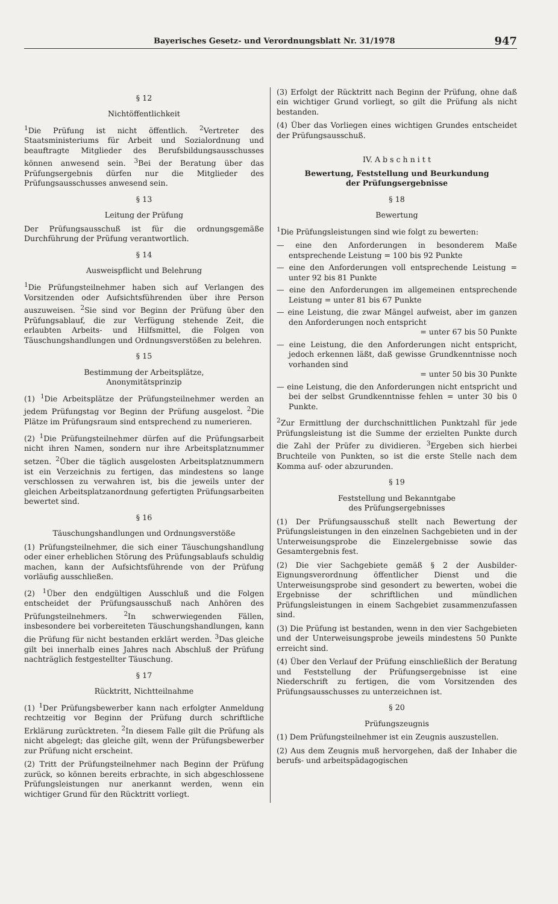Bayerisches Gesetz- und Verordnungsblatt Nr. 31/1978 947
§ 12
Nichtöffentlichkeit
<sup>1</sup> Die Prüfung ist nicht öffentlich. <sup>2</sup>Vertreter des Staatsministeriums für Arbeit und Sozialordnung und beauftragte Mitglieder des Berufsbildungsausschusses können anwesend sein. <sup>3</sup>Bei der Beratung über das Prüfungsergebnis dürfen nur die Mitglieder des Prüfungsausschusses anwesend sein.
§ 13
Leitung der Prüfung
Der Prüfungsausschuß ist für die ordnungsgemäße Durchführung der Prüfung verantwortlich.
§ 14
Ausweispflicht und Belehrung
<sup>1</sup> Die Prüfungsteilnehmer haben sich auf Verlangen des Vorsitzenden oder Aufsichtsführenden über ihre Person auszuweisen. <sup>2</sup>Sie sind vor Beginn der Prüfung über den Prüfungsablauf, die zur Verfügung stehende Zeit, die erlaubten Arbeits- und Hilfsmittel, die Folgen von Täuschungshandlungen und Ordnungsverstößen zu belehren.
§ 15
Bestimmung der Arbeitsplätze,
Anonymitätsprinzip
(1) <sup>1</sup>Die Arbeitsplätze der Prüfungsteilnehmer werden an jedem Prüfungstag vor Beginn der Prüfung ausgelost. <sup>2</sup>Die Plätze im Prüfungsraum sind entsprechend zu numerieren.
(2) <sup>1</sup>Die Prüfungsteilnehmer dürfen auf die Prüfungsarbeit nicht ihren Namen, sondern nur ihre Arbeitsplatznummer setzen. <sup>2</sup>Über die täglich ausgelosten Arbeitsplatznummern ist ein Verzeichnis zu fertigen, das mindestens so lange verschlossen zu verwahren ist, bis die jeweils unter der gleichen Arbeitsplatzanordnung gefertigten Prüfungsarbeiten bewertet sind.
§ 16
Täuschungshandlungen und Ordnungsverstöße
(1) Prüfungsteilnehmer, die sich einer Täuschungshandlung oder einer erheblichen Störung des Prüfungsablaufs schuldig machen, kann der Aufsichtsführende von der Prüfung vorläufig ausschließen.
(2) <sup>1</sup>Über den endgültigen Ausschluß und die Folgen entscheidet der Prüfungsausschuß nach Anhören des Prüfungsteilnehmers. <sup>2</sup>In schwerwiegenden Fällen, insbesondere bei vorbereiteten Täuschungshandlungen, kann die Prüfung für nicht bestanden erklärt werden. <sup>3</sup>Das gleiche gilt bei innerhalb eines Jahres nach Abschluß der Prüfung nachträglich festgestellter Täuschung.
§ 17
Rücktritt, Nichtteilnahme
(1) <sup>1</sup>Der Prüfungsbewerber kann nach erfolgter Anmeldung rechtzeitig vor Beginn der Prüfung durch schriftliche Erklärung zurücktreten. <sup>2</sup>In diesem Falle gilt die Prüfung als nicht abgelegt; das gleiche gilt, wenn der Prüfungsbewerber zur Prüfung nicht erscheint.
(2) Tritt der Prüfungsteilnehmer nach Beginn der Prüfung zurück, so können bereits erbrachte, in sich abgeschlossene Prüfungsleistungen nur anerkannt werden, wenn ein wichtiger Grund für den Rücktritt vorliegt.
(3) Erfolgt der Rücktritt nach Beginn der Prüfung, ohne daß ein wichtiger Grund vorliegt, so gilt die Prüfung als nicht bestanden.
(4) Über das Vorliegen eines wichtigen Grundes entscheidet der Prüfungsausschuß.
IV. A b s c h n i t t
Bewertung, Feststellung und Beurkundung
der Prüfungsergebnisse
§ 18
Bewertung
<sup>1</sup> Die Prüfungsleistungen sind wie folgt zu bewerten:
— eine den Anforderungen in besonderem Maße entsprechende Leistung = 100 bis 92 Punkte
— eine den Anforderungen voll entsprechende Leistung = unter 92 bis 81 Punkte
— eine den Anforderungen im allgemeinen entsprechende Leistung = unter 81 bis 67 Punkte
— eine Leistung, die zwar Mängel aufweist, aber im ganzen den Anforderungen noch entspricht
= unter 67 bis 50 Punkte
— eine Leistung, die den Anforderungen nicht entspricht, jedoch erkennen läßt, daß gewisse Grundkenntnisse noch vorhanden sind
= unter 50 bis 30 Punkte
— eine Leistung, die den Anforderungen nicht entspricht und bei der selbst Grundkenntnisse fehlen = unter 30 bis 0 Punkte.
<sup>2</sup> Zur Ermittlung der durchschnittlichen Punktzahl für jede Prüfungsleistung ist die Summe der erzielten Punkte durch die Zahl der Prüfer zu dividieren. <sup>3</sup>Ergeben sich hierbei Bruchteile von Punkten, so ist die erste Stelle nach dem Komma auf- oder abzurunden.
§ 19
Feststellung und Bekanntgabe
des Prüfungsergebnisses
(1) Der Prüfungsausschuß stellt nach Bewertung der Prüfungsleistungen in den einzelnen Sachgebieten und in der Unterweisungsprobe die Einzelergebnisse sowie das Gesamtergebnis fest.
(2) Die vier Sachgebiete gemäß § 2 der Ausbilder-Eignungsverordnung öffentlicher Dienst und die Unterweisungsprobe sind gesondert zu bewerten, wobei die Ergebnisse der schriftlichen und mündlichen Prüfungsleistungen in einem Sachgebiet zusammenzufassen sind.
(3) Die Prüfung ist bestanden, wenn in den vier Sachgebieten und der Unterweisungsprobe jeweils mindestens 50 Punkte erreicht sind.
(4) Über den Verlauf der Prüfung einschließlich der Beratung und Feststellung der Prüfungsergebnisse ist eine Niederschrift zu fertigen, die vom Vorsitzenden des Prüfungsausschusses zu unterzeichnen ist.
§ 20
Prüfungszeugnis
(1) Dem Prüfungsteilnehmer ist ein Zeugnis auszustellen.
(2) Aus dem Zeugnis muß hervorgehen, daß der Inhaber die berufs- und arbeitspädagogischen